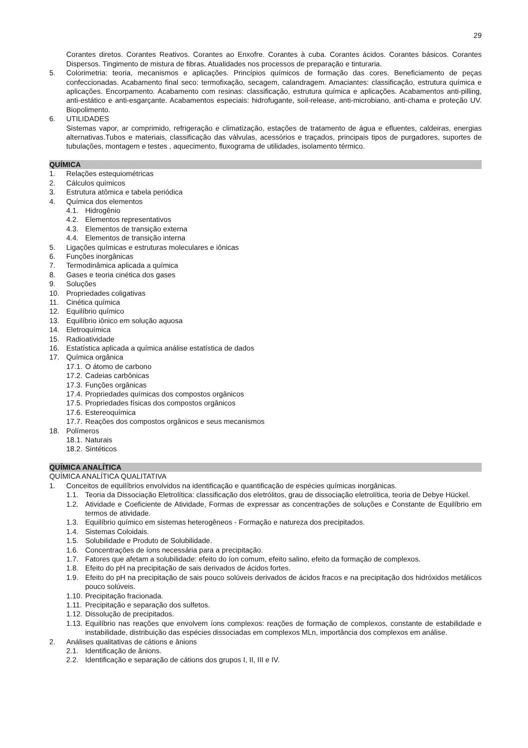29
Corantes diretos. Corantes Reativos. Corantes ao Enxofre. Corantes à cuba. Corantes ácidos. Corantes básicos. Corantes Dispersos. Tingimento de mistura de fibras. Atualidades nos processos de preparação e tinturaria.
5. Colorimetria: teoria, mecanismos e aplicações. Princípios químicos de formação das cores. Beneficiamento de peças confeccionadas. Acabamento final seco: termofixação, secagem, calandragem. Amaciantes: classificação, estrutura química e aplicações. Encorpamento. Acabamento com resinas: classificação, estrutura química e aplicações. Acabamentos anti-pilling, anti-estático e anti-esgarçante. Acabamentos especiais: hidrofugante, soil-release, anti-microbiano, anti-chama e proteção UV. Biopolimento.
6. UTILIDADES
Sistemas vapor, ar comprimido, refrigeração e climatização, estações de tratamento de água e efluentes, caldeiras, energias alternativas.Tubos e materiais, classificação das válvulas, acessórios e traçados, principais tipos de purgadores, suportes de tubulações, montagem e testes , aquecimento, fluxograma de utilidades, isolamento térmico.
QUÍMICA
1. Relações estequiométricas
2. Cálculos químicos
3. Estrutura atômica e tabela periódica
4. Química dos elementos
4.1. Hidrogênio
4.2. Elementos representativos
4.3. Elementos de transição externa
4.4. Elementos de transição interna
5. Ligações químicas e estruturas moleculares e iônicas
6. Funções inorgânicas
7. Termodinâmica aplicada a química
8. Gases e teoria cinética dos gases
9. Soluções
10. Propriedades coligativas
11. Cinética química
12. Equilíbrio químico
13. Equilíbrio iônico em solução aquosa
14. Eletroquímica
15. Radioatividade
16. Estatística aplicada a química análise estatística de dados
17. Química orgânica
17.1.
O átomo de carbono
17.2.
Cadeias carbônicas
17.3.
Funções orgânicas
17.4.
Propriedades químicas dos compostos orgânicos
17.5.
Propriedades físicas dos compostos orgânicos
17.6.
Estereoquímica
17.7.
Reações dos compostos orgânicos e seus mecanismos
18. Polímeros
18.1.
Naturais
18.2.
Sintéticos
QUÍMICA ANALÍTICA
QUÍMICA ANALÍTICA QUALITATIVA
1. Conceitos de equilíbrios envolvidos na identificação e quantificação de espécies químicas inorgânicas.
1.1. Teoria da Dissociação Eletrolítica: classificação dos eletrólitos, grau de dissociação eletrolítica, teoria de Debye Hückel.
1.2. Atividade e Coeficiente de Atividade, Formas de expressar as concentrações de soluções e Constante de Equilíbrio em termos de atividade.
1.3. Equilíbrio químico em sistemas heterogêneos - Formação e natureza dos precipitados.
1.4. Sistemas Coloidais.
1.5. Solubilidade e Produto de Solubilidade.
1.6. Concentrações de íons necessária para a precipitação.
1.7. Fatores que afetam a solubilidade: efeito do íon comum, efeito salino, efeito da formação de complexos.
1.8. Efeito do pH na precipitação de sais derivados de ácidos fortes.
1.9. Efeito do pH na precipitação de sais pouco solúveis derivados de ácidos fracos e na precipitação dos hidróxidos metálicos pouco solúveis.
1.10.
Precipitação fracionada.
1.11.
Precipitação e separação dos sulfetos.
1.12.
Dissolução de precipitados.
1.13.
Equilíbrio nas reações que envolvem íons complexos: reações de formação de complexos, constante de estabilidade e instabilidade, distribuição das espécies dissociadas em complexos MLn, importância dos complexos em análise.
2. Análises qualitativas de cátions e ânions
2.1. Identificação de ânions.
2.2. Identificação e separação de cátions dos grupos I, II, III e IV.